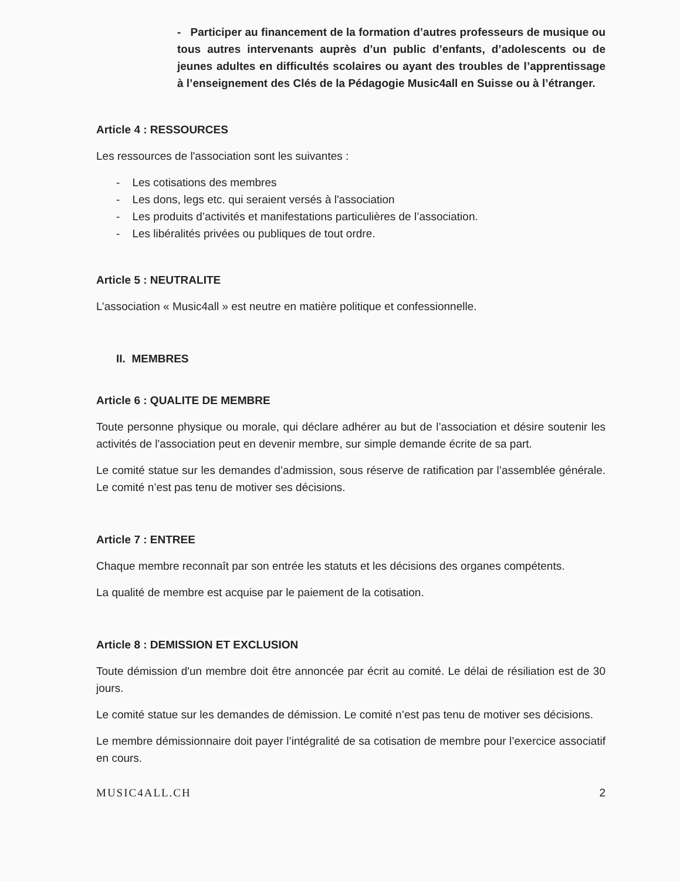- Participer au financement de la formation d’autres professeurs de musique ou tous autres intervenants auprès d’un public d’enfants, d’adolescents ou de jeunes adultes en difficultés scolaires ou ayant des troubles de l’apprentissage à l’enseignement des Clés de la Pédagogie Music4all en Suisse ou à l’étranger.
Article 4 : RESSOURCES
Les ressources de l'association sont les suivantes :
- Les cotisations des membres
- Les dons, legs etc. qui seraient versés à l'association
- Les produits d’activités et manifestations particulières de l’association.
- Les libéralités privées ou publiques de tout ordre.
Article 5 : NEUTRALITE
L’association « Music4all » est neutre en matière politique et confessionnelle.
II. MEMBRES
Article 6 : QUALITE DE MEMBRE
Toute personne physique ou morale, qui déclare adhérer au but de l’association et désire soutenir les activités de l'association peut en devenir membre, sur simple demande écrite de sa part.
Le comité statue sur les demandes d’admission, sous réserve de ratification par l’assemblée générale. Le comité n’est pas tenu de motiver ses décisions.
Article 7 : ENTREE
Chaque membre reconnaît par son entrée les statuts et les décisions des organes compétents.
La qualité de membre est acquise par le paiement de la cotisation.
Article 8 : DEMISSION ET EXCLUSION
Toute démission d'un membre doit être annoncée par écrit au comité. Le délai de résiliation est de 30 jours.
Le comité statue sur les demandes de démission. Le comité n’est pas tenu de motiver ses décisions.
Le membre démissionnaire doit payer l’intégralité de sa cotisation de membre pour l’exercice associatif en cours.
MUSIC4ALL.CH 2